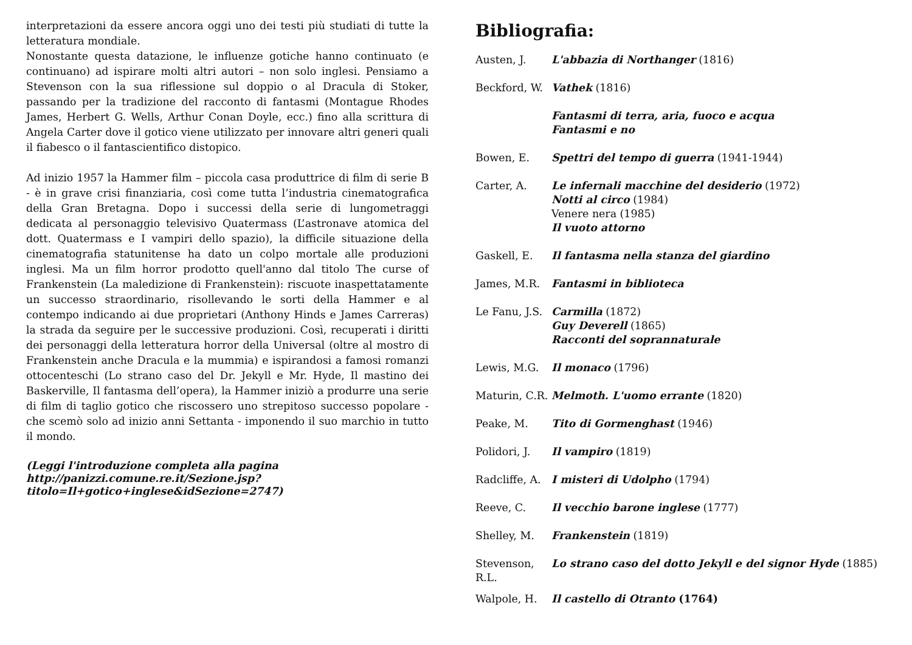interpretazioni da essere ancora oggi uno dei testi più studiati di tutte la letteratura mondiale.
Nonostante questa datazione, le influenze gotiche hanno continuato (e continuano) ad ispirare molti altri autori – non solo inglesi. Pensiamo a Stevenson con la sua riflessione sul doppio o al Dracula di Stoker, passando per la tradizione del racconto di fantasmi (Montague Rhodes James, Herbert G. Wells, Arthur Conan Doyle, ecc.) fino alla scrittura di Angela Carter dove il gotico viene utilizzato per innovare altri generi quali il fiabesco o il fantascientifico distopico.
Ad inizio 1957 la Hammer film – piccola casa produttrice di film di serie B - è in grave crisi finanziaria, così come tutta l’industria cinematografica della Gran Bretagna. Dopo i successi della serie di lungometraggi dedicata al personaggio televisivo Quatermass (L’astronave atomica del dott. Quatermass e I vampiri dello spazio), la difficile situazione della cinematografia statunitense ha dato un colpo mortale alle produzioni inglesi. Ma un film horror prodotto quell'anno dal titolo The curse of Frankenstein (La maledizione di Frankenstein): riscuote inaspettatamente un successo straordinario, risollevando le sorti della Hammer e al contempo indicando ai due proprietari (Anthony Hinds e James Carreras) la strada da seguire per le successive produzioni. Così, recuperati i diritti dei personaggi della letteratura horror della Universal (oltre al mostro di Frankenstein anche Dracula e la mummia) e ispirandosi a famosi romanzi ottocenteschi (Lo strano caso del Dr. Jekyll e Mr. Hyde, Il mastino dei Baskerville, Il fantasma dell’opera), la Hammer iniziò a produrre una serie di film di taglio gotico che riscossero uno strepitoso successo popolare - che scemò solo ad inizio anni Settanta - imponendo il suo marchio in tutto il mondo.
(Leggi l'introduzione completa alla pagina http://panizzi.comune.re.it/Sezione.jsp?titolo=Il+gotico+inglese&idSezione=2747)
Bibliografia:
Austen, J. L'abbazia di Northanger (1816)
Beckford, W.
Vathek (1816)
Fantasmi di terra, aria, fuoco e acqua
Fantasmi e no
Bowen, E. Spettri del tempo di guerra (1941-1944)
Carter, A. Le infernali macchine del desiderio (1972)
Notti al circo (1984)
Venere nera (1985)
Il vuoto attorno
Gaskell, E. Il fantasma nella stanza del giardino
James, M.R. Fantasmi in biblioteca
Le Fanu, J.S.
Carmilla (1872)
Guy Deverell (1865)
Racconti del soprannaturale
Lewis, M.G. Il monaco (1796)
Maturin, C.R.
Melmoth. L'uomo errante (1820)
Peake, M. Tito di Gormenghast (1946)
Polidori, J.
Il vampiro (1819)
Radcliffe, A.
I misteri di Udolpho (1794)
Reeve, C. Il vecchio barone inglese (1777)
Shelley, M. Frankenstein (1819)
Stevenson, R.L.
Lo strano caso del dotto Jekyll e del signor Hyde (1885)
Walpole, H. Il castello di Otranto (1764)